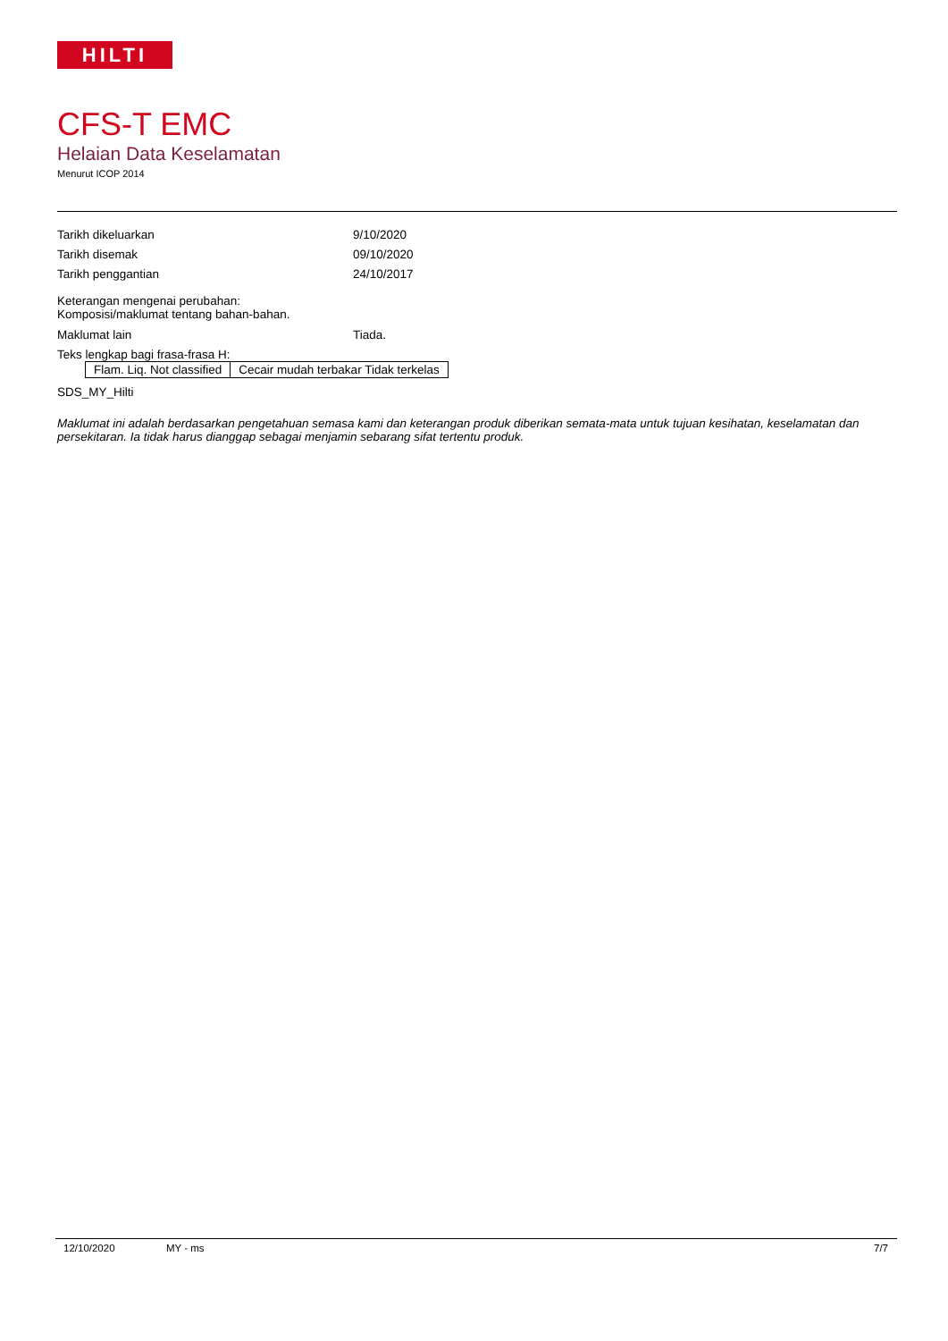HILTI
CFS-T EMC
Helaian Data Keselamatan
Menurut ICOP 2014
Tarikh dikeluarkan 9/10/2020
Tarikh disemak 09/10/2020
Tarikh penggantian 24/10/2017
Keterangan mengenai perubahan:
Komposisi/maklumat tentang bahan-bahan.
Maklumat lain Tiada.
Teks lengkap bagi frasa-frasa H:
| Flam. Liq. Not classified | Cecair mudah terbakar Tidak terkelas |
SDS_MY_Hilti
Maklumat ini adalah berdasarkan pengetahuan semasa kami dan keterangan produk diberikan semata-mata untuk tujuan kesihatan, keselamatan dan persekitaran. Ia tidak harus dianggap sebagai menjamin sebarang sifat tertentu produk.
12/10/2020 MY - ms 7/7